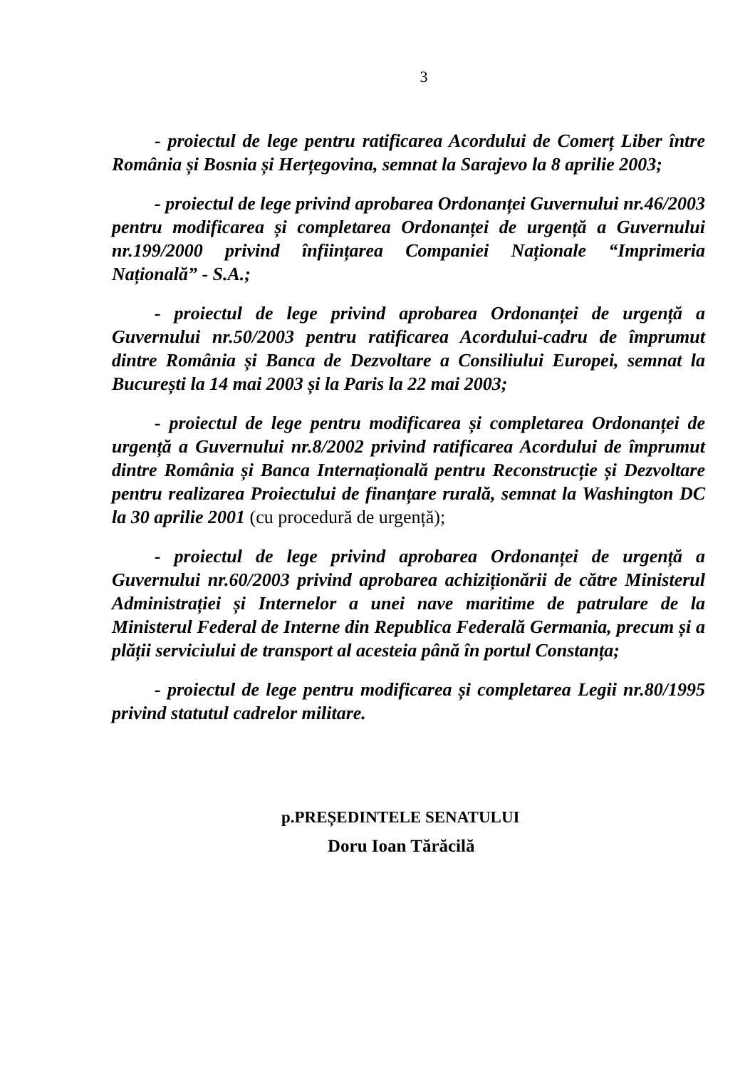3
- proiectul de lege pentru ratificarea Acordului de Comerț Liber între România și Bosnia și Herțegovina, semnat la Sarajevo la 8 aprilie 2003;
- proiectul de lege privind aprobarea Ordonanței Guvernului nr.46/2003 pentru modificarea și completarea Ordonanței de urgență a Guvernului nr.199/2000 privind înființarea Companiei Naționale “Imprimeria Națională” - S.A.;
- proiectul de lege privind aprobarea Ordonanței de urgență a Guvernului nr.50/2003 pentru ratificarea Acordului-cadru de împrumut dintre România și Banca de Dezvoltare a Consiliului Europei, semnat la București la 14 mai 2003 și la Paris la 22 mai 2003;
- proiectul de lege pentru modificarea și completarea Ordonanței de urgență a Guvernului nr.8/2002 privind ratificarea Acordului de împrumut dintre România și Banca Internațională pentru Reconstrucție și Dezvoltare pentru realizarea Proiectului de finanțare rurală, semnat la Washington DC la 30 aprilie 2001 (cu procedură de urgență);
- proiectul de lege privind aprobarea Ordonanței de urgență a Guvernului nr.60/2003 privind aprobarea achiziționării de către Ministerul Administrației și Internelor a unei nave maritime de patrulare de la Ministerul Federal de Interne din Republica Federală Germania, precum și a plății serviciului de transport al acesteia până în portul Constanța;
- proiectul de lege pentru modificarea și completarea Legii nr.80/1995 privind statutul cadrelor militare.
p.PREȘEDINTELE SENATULUI
Doru Ioan Tărăcilă